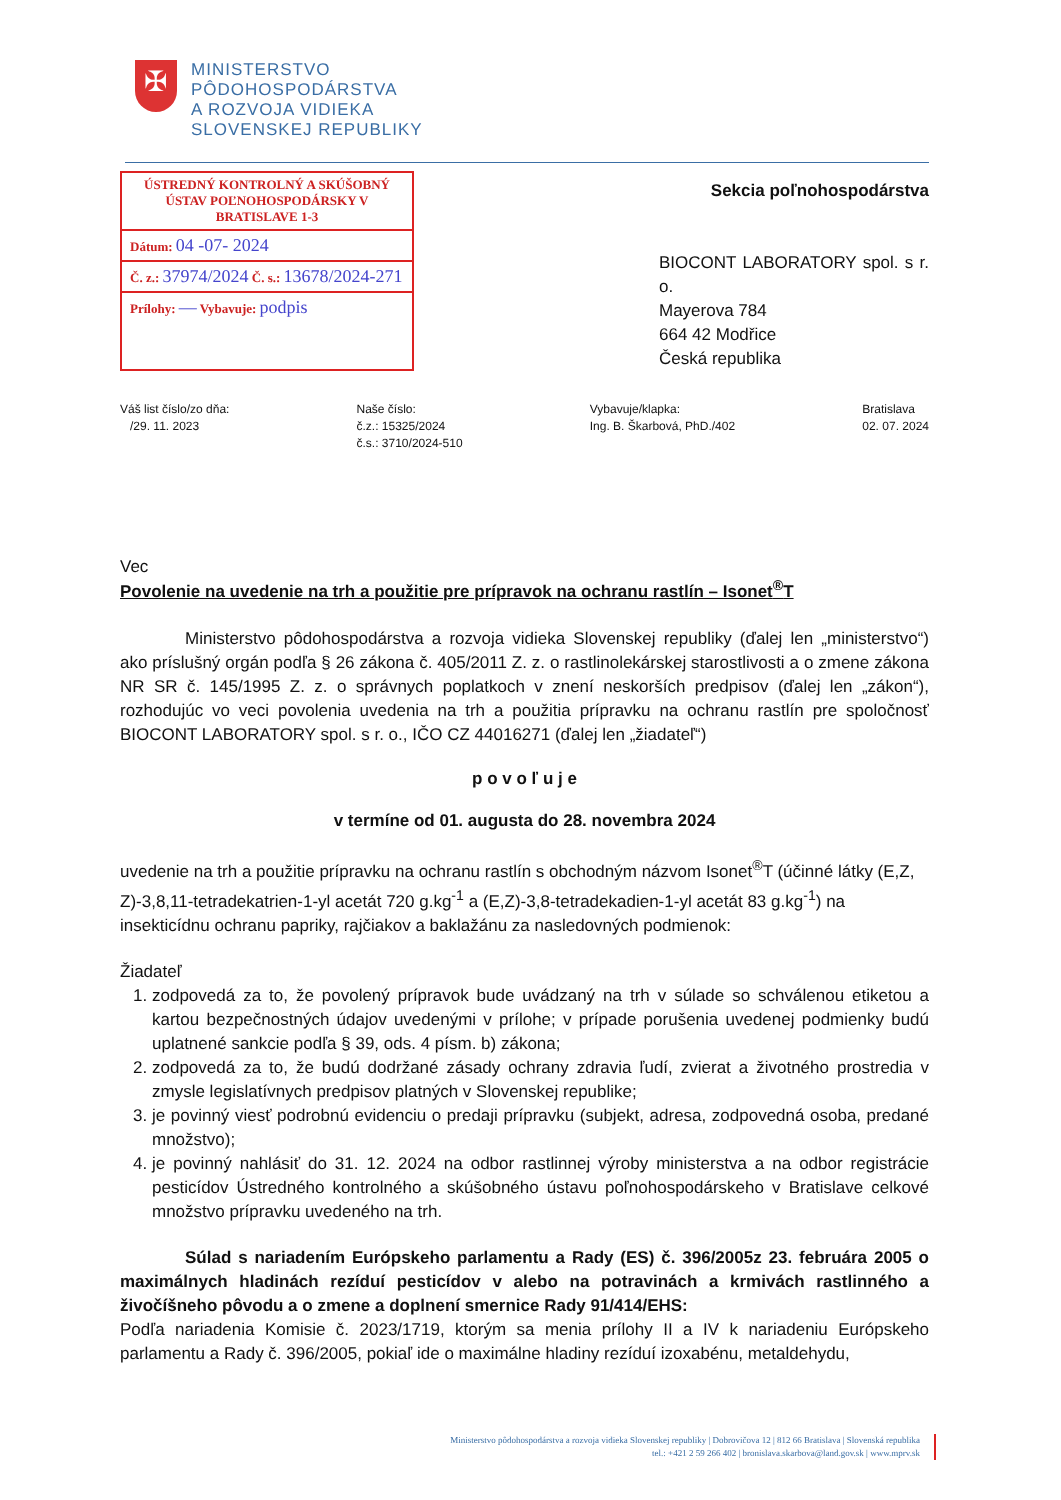✠
MINISTERSTVO
PÔDOHOSPODÁRSTVA
A ROZVOJA VIDIEKA
SLOVENSKEJ REPUBLIKY
ÚSTREDNÝ KONTROLNÝ A SKÚŠOBNÝ ÚSTAV POĽNOHOSPODÁRSKY V BRATISLAVE 1-3
Dátum: 04 -07- 2024
Č. z.: 37974/2024 Č. s.: 13678/2024-271
Prílohy: — Vybavuje: podpis
Sekcia poľnohospodárstva
BIOCONT LABORATORY spol. s r. o.
Mayerova 784
664 42 Modřice
Česká republika
Váš list číslo/zo dňa:
/29. 11. 2023
Naše číslo:
č.z.: 15325/2024
č.s.: 3710/2024-510
Vybavuje/klapka:
Ing. B. Škarbová, PhD./402
Bratislava
02. 07. 2024
Vec
Povolenie na uvedenie na trh a použitie pre prípravok na ochranu rastlín – Isonet<sup>®</sup>T
Ministerstvo pôdohospodárstva a rozvoja vidieka Slovenskej republiky (ďalej len „ministerstvo“) ako príslušný orgán podľa § 26 zákona č. 405/2011 Z. z. o rastlinolekárskej starostlivosti a o zmene zákona NR SR č. 145/1995 Z. z. o správnych poplatkoch v znení neskorších predpisov (ďalej len „zákon“), rozhodujúc vo veci povolenia uvedenia na trh a použitia prípravku na ochranu rastlín pre spoločnosť BIOCONT LABORATORY spol. s r. o., IČO CZ 44016271 (ďalej len „žiadateľ“)
p o v o ľ u j e
v termíne od 01. augusta do 28. novembra 2024
uvedenie na trh a použitie prípravku na ochranu rastlín s obchodným názvom Isonet<sup>®</sup>T (účinné látky (E,Z, Z)-3,8,11-tetradekatrien-1-yl acetát 720 g.kg<sup>-1</sup> a (E,Z)-3,8-tetradekadien-1-yl acetát 83 g.kg<sup>-1</sup>) na insekticídnu ochranu papriky, rajčiakov a baklažánu za nasledovných podmienok:
Žiadateľ
1. zodpovedá za to, že povolený prípravok bude uvádzaný na trh v súlade so schválenou etiketou a kartou bezpečnostných údajov uvedenými v prílohe; v prípade porušenia uvedenej podmienky budú uplatnené sankcie podľa § 39, ods. 4 písm. b) zákona;
2. zodpovedá za to, že budú dodržané zásady ochrany zdravia ľudí, zvierat a životného prostredia v zmysle legislatívnych predpisov platných v Slovenskej republike;
3. je povinný viesť podrobnú evidenciu o predaji prípravku (subjekt, adresa, zodpovedná osoba, predané množstvo);
4. je povinný nahlásiť do 31. 12. 2024 na odbor rastlinnej výroby ministerstva a na odbor registrácie pesticídov Ústredného kontrolného a skúšobného ústavu poľnohospodárskeho v Bratislave celkové množstvo prípravku uvedeného na trh.
Súlad s nariadením Európskeho parlamentu a Rady (ES) č. 396/2005z 23. februára 2005 o maximálnych hladinách rezíduí pesticídov v alebo na potravinách a krmivách rastlinného a živočíšneho pôvodu a o zmene a doplnení smernice Rady 91/414/EHS:
Podľa nariadenia Komisie č. 2023/1719, ktorým sa menia prílohy II a IV k nariadeniu Európskeho parlamentu a Rady č. 396/2005, pokiaľ ide o maximálne hladiny rezíduí izoxabénu, metaldehydu,
Ministerstvo pôdohospodárstva a rozvoja vidieka Slovenskej republiky | Dobrovičova 12 | 812 66 Bratislava | Slovenská republika
tel.: +421 2 59 266 402 | bronislava.skarbova@land.gov.sk | www.mprv.sk